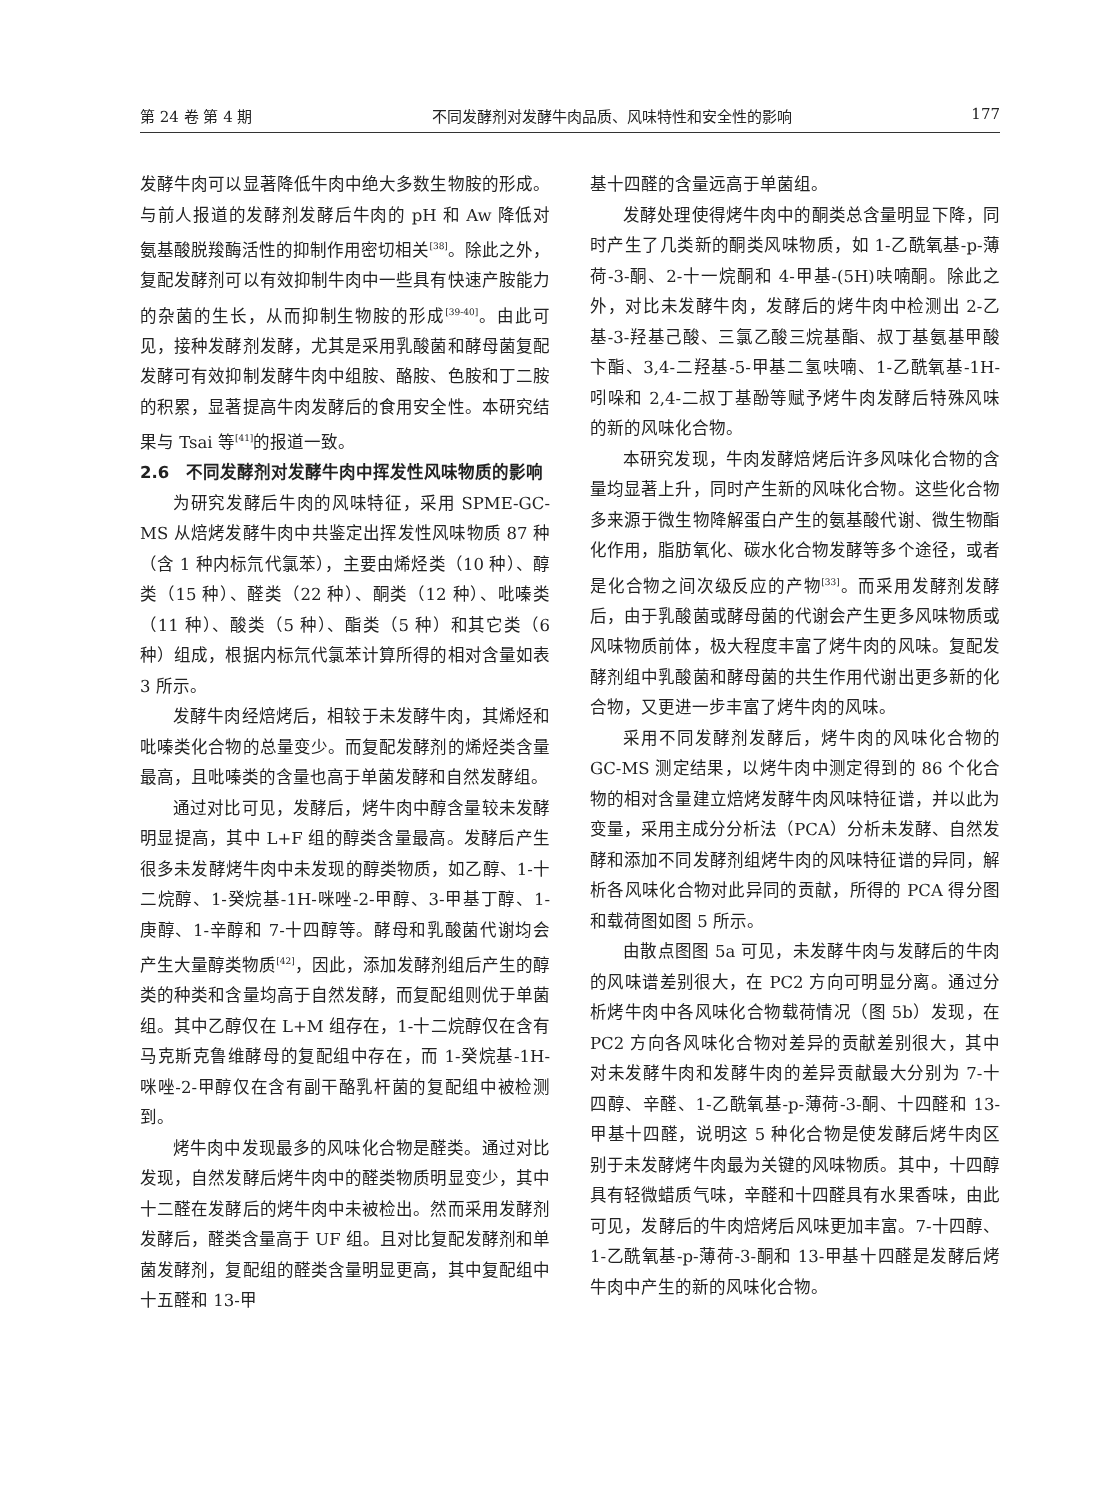第 24 卷 第 4 期 不同发酵剂对发酵牛肉品质、风味特性和安全性的影响 177
发酵牛肉可以显著降低牛肉中绝大多数生物胺的形成。与前人报道的发酵剂发酵后牛肉的 pH 和 Aw 降低对氨基酸脱羧酶活性的抑制作用密切相关<sup>[38]</sup>。除此之外，复配发酵剂可以有效抑制牛肉中一些具有快速产胺能力的杂菌的生长，从而抑制生物胺的形成<sup>[39-40]</sup>。由此可见，接种发酵剂发酵，尤其是采用乳酸菌和酵母菌复配发酵可有效抑制发酵牛肉中组胺、酪胺、色胺和丁二胺的积累，显著提高牛肉发酵后的食用安全性。本研究结果与 Tsai 等<sup>[41]</sup>的报道一致。
2.6　不同发酵剂对发酵牛肉中挥发性风味物质的影响
为研究发酵后牛肉的风味特征，采用 SPME-GC-MS 从焙烤发酵牛肉中共鉴定出挥发性风味物质 87 种（含 1 种内标氘代氯苯），主要由烯烃类（10 种）、醇类（15 种）、醛类（22 种）、酮类（12 种）、吡嗪类（11 种）、酸类（5 种）、酯类（5 种）和其它类（6 种）组成，根据内标氘代氯苯计算所得的相对含量如表 3 所示。
发酵牛肉经焙烤后，相较于未发酵牛肉，其烯烃和吡嗪类化合物的总量变少。而复配发酵剂的烯烃类含量最高，且吡嗪类的含量也高于单菌发酵和自然发酵组。
通过对比可见，发酵后，烤牛肉中醇含量较未发酵明显提高，其中 L+F 组的醇类含量最高。发酵后产生很多未发酵烤牛肉中未发现的醇类物质，如乙醇、1-十二烷醇、1-癸烷基-1H-咪唑-2-甲醇、3-甲基丁醇、1-庚醇、1-辛醇和 7-十四醇等。酵母和乳酸菌代谢均会产生大量醇类物质<sup>[42]</sup>，因此，添加发酵剂组后产生的醇类的种类和含量均高于自然发酵，而复配组则优于单菌组。其中乙醇仅在 L+M 组存在，1-十二烷醇仅在含有马克斯克鲁维酵母的复配组中存在，而 1-癸烷基-1H-咪唑-2-甲醇仅在含有副干酪乳杆菌的复配组中被检测到。
烤牛肉中发现最多的风味化合物是醛类。通过对比发现，自然发酵后烤牛肉中的醛类物质明显变少，其中十二醛在发酵后的烤牛肉中未被检出。然而采用发酵剂发酵后，醛类含量高于 UF 组。且对比复配发酵剂和单菌发酵剂，复配组的醛类含量明显更高，其中复配组中十五醛和 13-甲
基十四醛的含量远高于单菌组。
发酵处理使得烤牛肉中的酮类总含量明显下降，同时产生了几类新的酮类风味物质，如 1-乙酰氧基-p-薄荷-3-酮、2-十一烷酮和 4-甲基-(5H)呋喃酮。除此之外，对比未发酵牛肉，发酵后的烤牛肉中检测出 2-乙基-3-羟基己酸、三氯乙酸三烷基酯、叔丁基氨基甲酸卞酯、3,4-二羟基-5-甲基二氢呋喃、1-乙酰氧基-1H-吲哚和 2,4-二叔丁基酚等赋予烤牛肉发酵后特殊风味的新的风味化合物。
本研究发现，牛肉发酵焙烤后许多风味化合物的含量均显著上升，同时产生新的风味化合物。这些化合物多来源于微生物降解蛋白产生的氨基酸代谢、微生物酯化作用，脂肪氧化、碳水化合物发酵等多个途径，或者是化合物之间次级反应的产物<sup>[33]</sup>。而采用发酵剂发酵后，由于乳酸菌或酵母菌的代谢会产生更多风味物质或风味物质前体，极大程度丰富了烤牛肉的风味。复配发酵剂组中乳酸菌和酵母菌的共生作用代谢出更多新的化合物，又更进一步丰富了烤牛肉的风味。
采用不同发酵剂发酵后，烤牛肉的风味化合物的 GC-MS 测定结果，以烤牛肉中测定得到的 86 个化合物的相对含量建立焙烤发酵牛肉风味特征谱，并以此为变量，采用主成分分析法（PCA）分析未发酵、自然发酵和添加不同发酵剂组烤牛肉的风味特征谱的异同，解析各风味化合物对此异同的贡献，所得的 PCA 得分图和载荷图如图 5 所示。
由散点图图 5a 可见，未发酵牛肉与发酵后的牛肉的风味谱差别很大，在 PC2 方向可明显分离。通过分析烤牛肉中各风味化合物载荷情况（图 5b）发现，在 PC2 方向各风味化合物对差异的贡献差别很大，其中对未发酵牛肉和发酵牛肉的差异贡献最大分别为 7-十四醇、辛醛、1-乙酰氧基-p-薄荷-3-酮、十四醛和 13-甲基十四醛，说明这 5 种化合物是使发酵后烤牛肉区别于未发酵烤牛肉最为关键的风味物质。其中，十四醇具有轻微蜡质气味，辛醛和十四醛具有水果香味，由此可见，发酵后的牛肉焙烤后风味更加丰富。7-十四醇、1-乙酰氧基-p-薄荷-3-酮和 13-甲基十四醛是发酵后烤牛肉中产生的新的风味化合物。